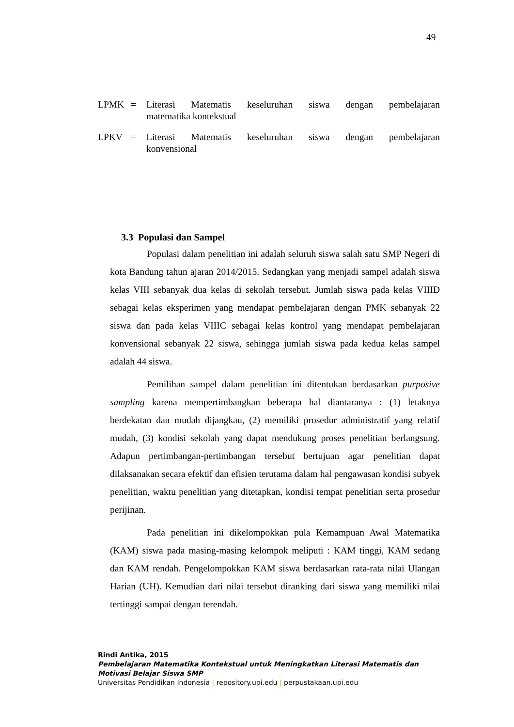49
LPMK = Literasi Matematis keseluruhan siswa dengan pembelajaran
matematika kontekstual
LPKV = Literasi Matematis keseluruhan siswa dengan pembelajaran
konvensional
3.3 Populasi dan Sampel
Populasi dalam penelitian ini adalah seluruh siswa salah satu SMP Negeri di kota Bandung tahun ajaran 2014/2015. Sedangkan yang menjadi sampel adalah siswa kelas VIII sebanyak dua kelas di sekolah tersebut. Jumlah siswa pada kelas VIIID sebagai kelas eksperimen yang mendapat pembelajaran dengan PMK sebanyak 22 siswa dan pada kelas VIIIC sebagai kelas kontrol yang mendapat pembelajaran konvensional sebanyak 22 siswa, sehingga jumlah siswa pada kedua kelas sampel adalah 44 siswa.
Pemilihan sampel dalam penelitian ini ditentukan berdasarkan purposive sampling karena mempertimbangkan beberapa hal diantaranya : (1) letaknya berdekatan dan mudah dijangkau, (2) memiliki prosedur administratif yang relatif mudah, (3) kondisi sekolah yang dapat mendukung proses penelitian berlangsung. Adapun pertimbangan-pertimbangan tersebut bertujuan agar penelitian dapat dilaksanakan secara efektif dan efisien terutama dalam hal pengawasan kondisi subyek penelitian, waktu penelitian yang ditetapkan, kondisi tempat penelitian serta prosedur perijinan.
Pada penelitian ini dikelompokkan pula Kemampuan Awal Matematika (KAM) siswa pada masing-masing kelompok meliputi : KAM tinggi, KAM sedang dan KAM rendah. Pengelompokkan KAM siswa berdasarkan rata-rata nilai Ulangan Harian (UH). Kemudian dari nilai tersebut diranking dari siswa yang memiliki nilai tertinggi sampai dengan terendah.
Rindi Antika, 2015
Pembelajaran Matematika Kontekstual untuk Meningkatkan Literasi Matematis dan
Motivasi Belajar Siswa SMP
Universitas Pendidikan Indonesia | repository.upi.edu | perpustakaan.upi.edu